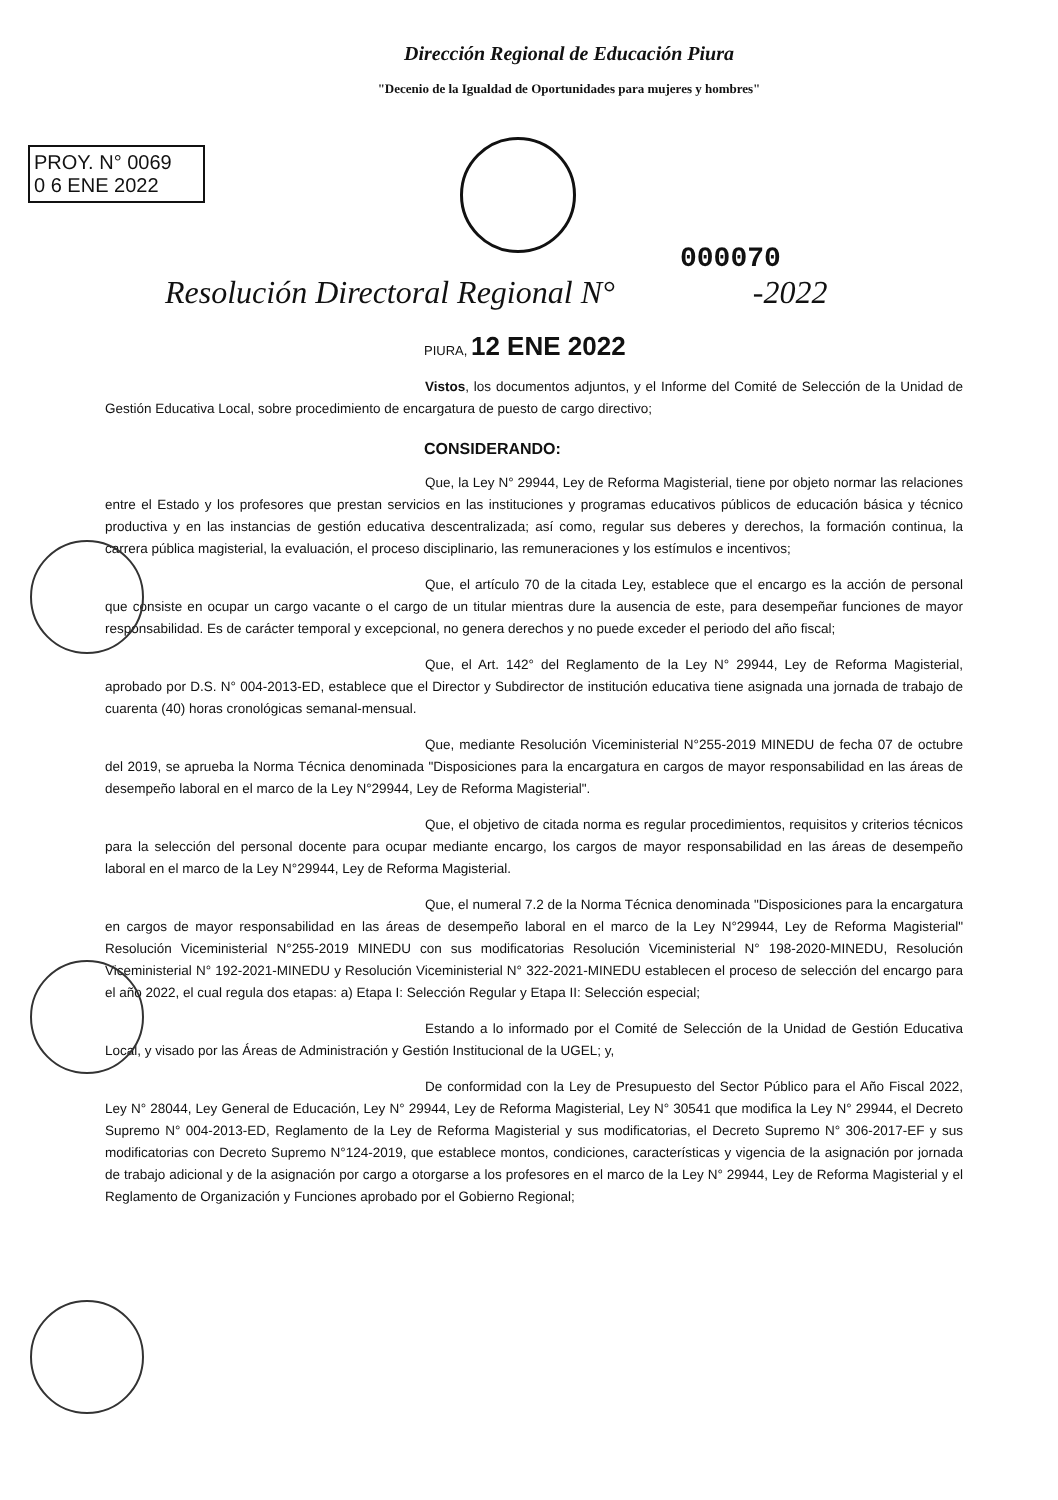Dirección Regional de Educación Piura
"Decenio de la Igualdad de Oportunidades para mujeres y hombres"
PROY. N° 0069
0 6 ENE 2022
000070
Resolución Directoral Regional N° -2022
PIURA, 12 ENE 2022
Vistos, los documentos adjuntos, y el Informe del Comité de Selección de la Unidad de Gestión Educativa Local, sobre procedimiento de encargatura de puesto de cargo directivo;
CONSIDERANDO:
Que, la Ley N° 29944, Ley de Reforma Magisterial, tiene por objeto normar las relaciones entre el Estado y los profesores que prestan servicios en las instituciones y programas educativos públicos de educación básica y técnico productiva y en las instancias de gestión educativa descentralizada; así como, regular sus deberes y derechos, la formación continua, la carrera pública magisterial, la evaluación, el proceso disciplinario, las remuneraciones y los estímulos e incentivos;
Que, el artículo 70 de la citada Ley, establece que el encargo es la acción de personal que consiste en ocupar un cargo vacante o el cargo de un titular mientras dure la ausencia de este, para desempeñar funciones de mayor responsabilidad. Es de carácter temporal y excepcional, no genera derechos y no puede exceder el periodo del año fiscal;
Que, el Art. 142° del Reglamento de la Ley N° 29944, Ley de Reforma Magisterial, aprobado por D.S. N° 004-2013-ED, establece que el Director y Subdirector de institución educativa tiene asignada una jornada de trabajo de cuarenta (40) horas cronológicas semanal-mensual.
Que, mediante Resolución Viceministerial N°255-2019 MINEDU de fecha 07 de octubre del 2019, se aprueba la Norma Técnica denominada "Disposiciones para la encargatura en cargos de mayor responsabilidad en las áreas de desempeño laboral en el marco de la Ley N°29944, Ley de Reforma Magisterial".
Que, el objetivo de citada norma es regular procedimientos, requisitos y criterios técnicos para la selección del personal docente para ocupar mediante encargo, los cargos de mayor responsabilidad en las áreas de desempeño laboral en el marco de la Ley N°29944, Ley de Reforma Magisterial.
Que, el numeral 7.2 de la Norma Técnica denominada "Disposiciones para la encargatura en cargos de mayor responsabilidad en las áreas de desempeño laboral en el marco de la Ley N°29944, Ley de Reforma Magisterial" Resolución Viceministerial N°255-2019 MINEDU con sus modificatorias Resolución Viceministerial N° 198-2020-MINEDU, Resolución Viceministerial N° 192-2021-MINEDU y Resolución Viceministerial N° 322-2021-MINEDU establecen el proceso de selección del encargo para el año 2022, el cual regula dos etapas: a) Etapa I: Selección Regular y Etapa II: Selección especial;
Estando a lo informado por el Comité de Selección de la Unidad de Gestión Educativa Local, y visado por las Áreas de Administración y Gestión Institucional de la UGEL; y,
De conformidad con la Ley de Presupuesto del Sector Público para el Año Fiscal 2022, Ley N° 28044, Ley General de Educación, Ley N° 29944, Ley de Reforma Magisterial, Ley N° 30541 que modifica la Ley N° 29944, el Decreto Supremo N° 004-2013-ED, Reglamento de la Ley de Reforma Magisterial y sus modificatorias, el Decreto Supremo N° 306-2017-EF y sus modificatorias con Decreto Supremo N°124-2019, que establece montos, condiciones, características y vigencia de la asignación por jornada de trabajo adicional y de la asignación por cargo a otorgarse a los profesores en el marco de la Ley N° 29944, Ley de Reforma Magisterial y el Reglamento de Organización y Funciones aprobado por el Gobierno Regional;